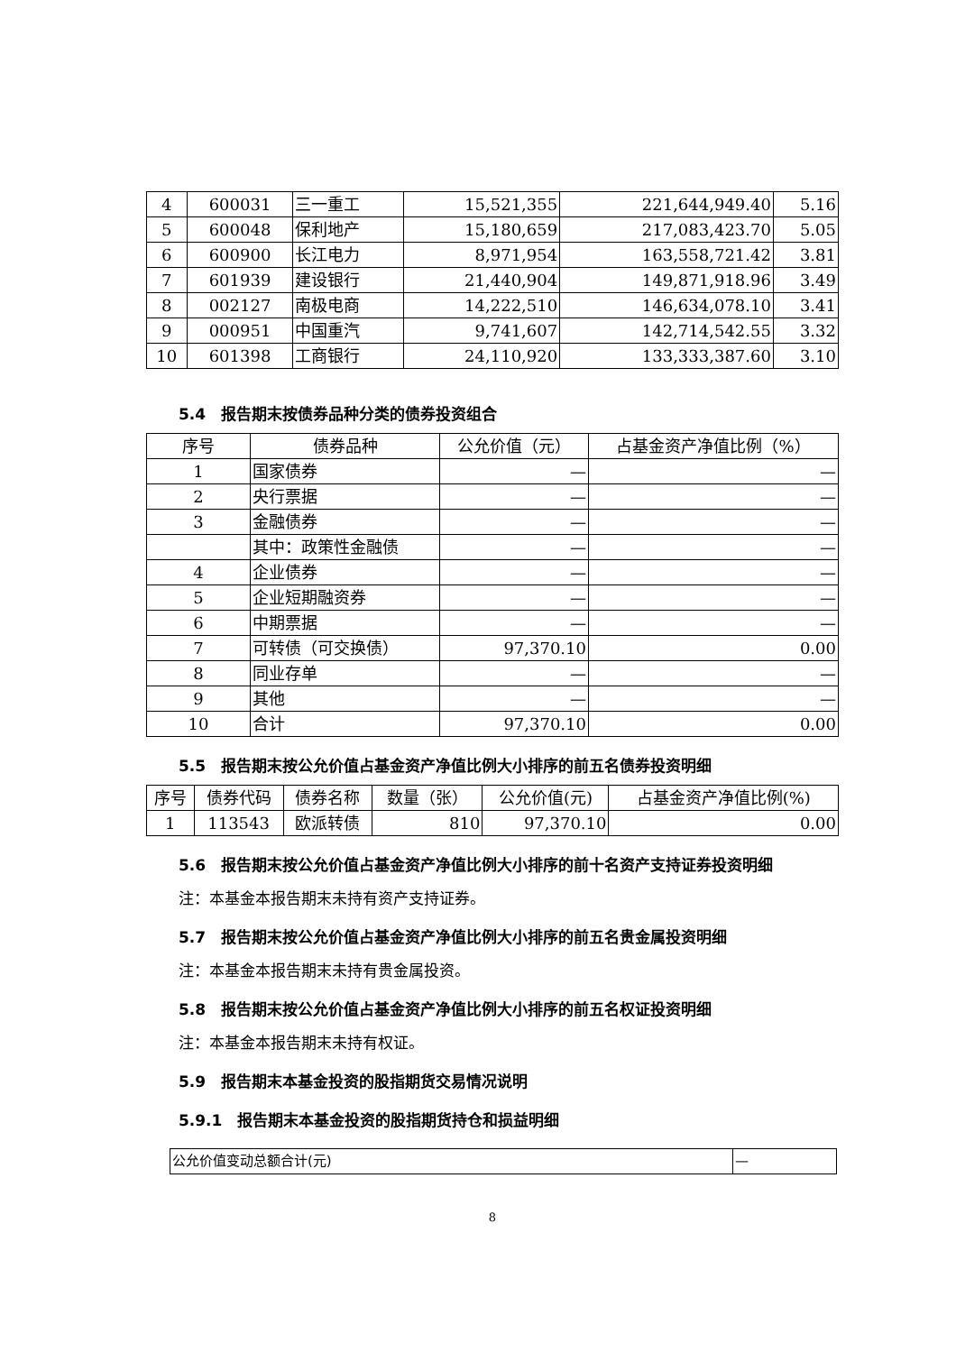| 4 | 600031 | 三一重工 | 15,521,355 | 221,644,949.40 | 5.16 |
| 5 | 600048 | 保利地产 | 15,180,659 | 217,083,423.70 | 5.05 |
| 6 | 600900 | 长江电力 | 8,971,954 | 163,558,721.42 | 3.81 |
| 7 | 601939 | 建设银行 | 21,440,904 | 149,871,918.96 | 3.49 |
| 8 | 002127 | 南极电商 | 14,222,510 | 146,634,078.10 | 3.41 |
| 9 | 000951 | 中国重汽 | 9,741,607 | 142,714,542.55 | 3.32 |
| 10 | 601398 | 工商银行 | 24,110,920 | 133,333,387.60 | 3.10 |
5.4　报告期末按债券品种分类的债券投资组合
| 序号 | 债券品种 | 公允价值（元） | 占基金资产净值比例（%） |
| --- | --- | --- | --- |
| 1 | 国家债券 | — | — |
| 2 | 央行票据 | — | — |
| 3 | 金融债券 | — | — |
| | 其中：政策性金融债 | — | — |
| 4 | 企业债券 | — | — |
| 5 | 企业短期融资券 | — | — |
| 6 | 中期票据 | — | — |
| 7 | 可转债（可交换债） | 97,370.10 | 0.00 |
| 8 | 同业存单 | — | — |
| 9 | 其他 | — | — |
| 10 | 合计 | 97,370.10 | 0.00 |
5.5　报告期末按公允价值占基金资产净值比例大小排序的前五名债券投资明细
| 序号 | 债券代码 | 债券名称 | 数量（张） | 公允价值(元) | 占基金资产净值比例(%) |
| --- | --- | --- | --- | --- | --- |
| 1 | 113543 | 欧派转债 | 810 | 97,370.10 | 0.00 |
5.6　报告期末按公允价值占基金资产净值比例大小排序的前十名资产支持证券投资明细
注：本基金本报告期末未持有资产支持证券。
5.7　报告期末按公允价值占基金资产净值比例大小排序的前五名贵金属投资明细
注：本基金本报告期末未持有贵金属投资。
5.8　报告期末按公允价值占基金资产净值比例大小排序的前五名权证投资明细
注：本基金本报告期末未持有权证。
5.9　报告期末本基金投资的股指期货交易情况说明
5.9.1　报告期末本基金投资的股指期货持仓和损益明细
| 公允价值变动总额合计(元) | — |
8